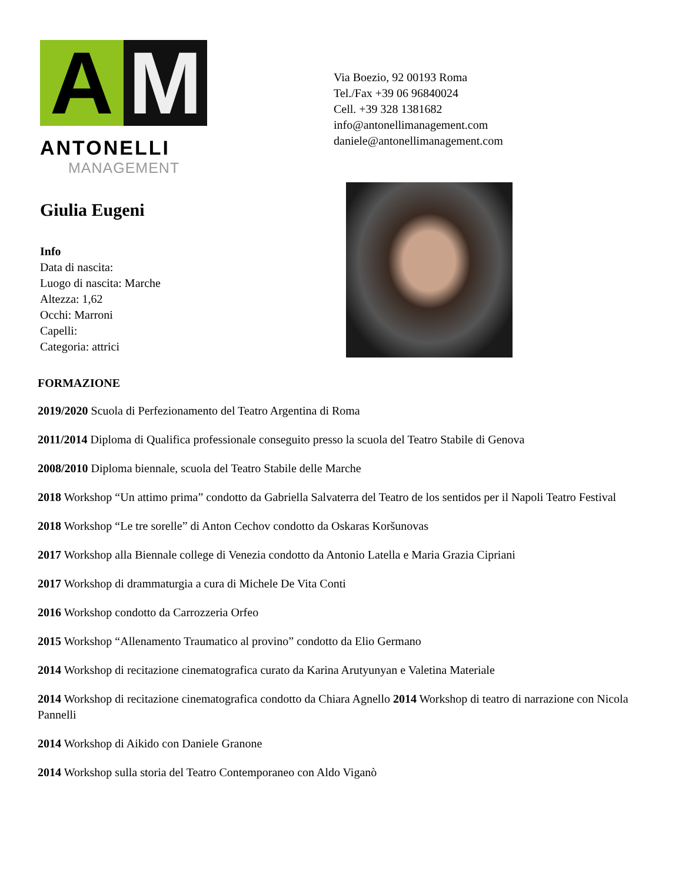A M
ANTONELLI
MANAGEMENT
Via Boezio, 92 00193 Roma
Tel./Fax +39 06 96840024
Cell. +39 328 1381682
info@antonellimanagement.com
daniele@antonellimanagement.com
Giulia Eugeni
Info
Data di nascita:
Luogo di nascita: Marche
Altezza: 1,62
Occhi: Marroni
Capelli:
Categoria: attrici
FORMAZIONE
2019/2020 Scuola di Perfezionamento del Teatro Argentina di Roma
2011/2014 Diploma di Qualifica professionale conseguito presso la scuola del Teatro Stabile di Genova
2008/2010 Diploma biennale, scuola del Teatro Stabile delle Marche
2018 Workshop “Un attimo prima” condotto da Gabriella Salvaterra del Teatro de los sentidos per il Napoli Teatro Festival
2018 Workshop “Le tre sorelle” di Anton Cechov condotto da Oskaras Koršunovas
2017 Workshop alla Biennale college di Venezia condotto da Antonio Latella e Maria Grazia Cipriani
2017 Workshop di drammaturgia a cura di Michele De Vita Conti
2016 Workshop condotto da Carrozzeria Orfeo
2015 Workshop “Allenamento Traumatico al provino” condotto da Elio Germano
2014 Workshop di recitazione cinematografica curato da Karina Arutyunyan e Valetina Materiale
2014 Workshop di recitazione cinematografica condotto da Chiara Agnello 2014 Workshop di teatro di narrazione con Nicola Pannelli
2014 Workshop di Aikido con Daniele Granone
2014 Workshop sulla storia del Teatro Contemporaneo con Aldo Viganò